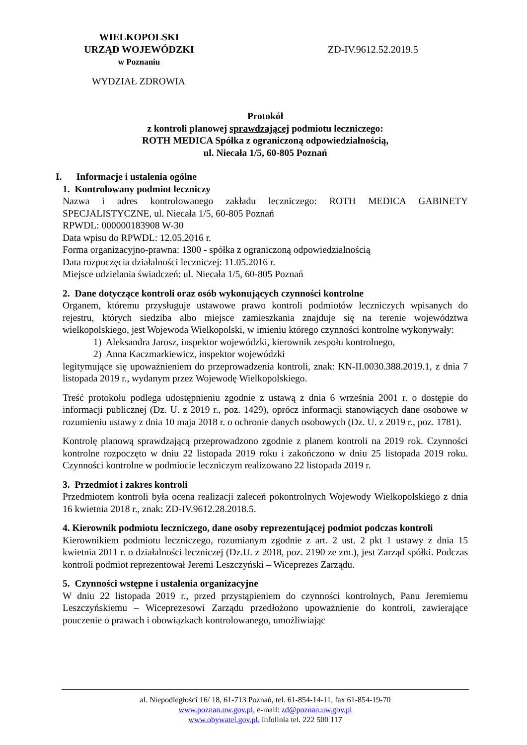WIELKOPOLSKI
URZĄD WOJEWÓDZKI
w Poznaniu
ZD-IV.9612.52.2019.5
WYDZIAŁ ZDROWIA
Protokół
z kontroli planowej sprawdzającej podmiotu leczniczego:
ROTH MEDICA Spółka z ograniczoną odpowiedzialnością,
ul. Niecała 1/5, 60-805 Poznań
I. Informacje i ustalenia ogólne
1. Kontrolowany podmiot leczniczy
Nazwa i adres kontrolowanego zakładu leczniczego: ROTH MEDICA GABINETY SPECJALISTYCZNE, ul. Niecała 1/5, 60-805 Poznań
RPWDL: 000000183908 W-30
Data wpisu do RPWDL: 12.05.2016 r.
Forma organizacyjno-prawna: 1300 - spółka z ograniczoną odpowiedzialnością
Data rozpoczęcia działalności leczniczej: 11.05.2016 r.
Miejsce udzielania świadczeń: ul. Niecała 1/5, 60-805 Poznań
2. Dane dotyczące kontroli oraz osób wykonujących czynności kontrolne
Organem, któremu przysługuje ustawowe prawo kontroli podmiotów leczniczych wpisanych do rejestru, których siedziba albo miejsce zamieszkania znajduje się na terenie województwa wielkopolskiego, jest Wojewoda Wielkopolski, w imieniu którego czynności kontrolne wykonywały:
1) Aleksandra Jarosz, inspektor wojewódzki, kierownik zespołu kontrolnego,
2) Anna Kaczmarkiewicz, inspektor wojewódzki
legitymujące się upoważnieniem do przeprowadzenia kontroli, znak: KN-II.0030.388.2019.1, z dnia 7 listopada 2019 r., wydanym przez Wojewodę Wielkopolskiego.
Treść protokołu podlega udostępnieniu zgodnie z ustawą z dnia 6 września 2001 r. o dostępie do informacji publicznej (Dz. U. z 2019 r., poz. 1429), oprócz informacji stanowiących dane osobowe w rozumieniu ustawy z dnia 10 maja 2018 r. o ochronie danych osobowych (Dz. U. z 2019 r., poz. 1781).
Kontrolę planową sprawdzającą przeprowadzono zgodnie z planem kontroli na 2019 rok. Czynności kontrolne rozpoczęto w dniu 22 listopada 2019 roku i zakończono w dniu 25 listopada 2019 roku. Czynności kontrolne w podmiocie leczniczym realizowano 22 listopada 2019 r.
3. Przedmiot i zakres kontroli
Przedmiotem kontroli była ocena realizacji zaleceń pokontrolnych Wojewody Wielkopolskiego z dnia 16 kwietnia 2018 r., znak: ZD-IV.9612.28.2018.5.
4. Kierownik podmiotu leczniczego, dane osoby reprezentującej podmiot podczas kontroli
Kierownikiem podmiotu leczniczego, rozumianym zgodnie z art. 2 ust. 2 pkt 1 ustawy z dnia 15 kwietnia 2011 r. o działalności leczniczej (Dz.U. z 2018, poz. 2190 ze zm.), jest Zarząd spółki. Podczas kontroli podmiot reprezentował Jeremi Leszczyński – Wiceprezes Zarządu.
5. Czynności wstępne i ustalenia organizacyjne
W dniu 22 listopada 2019 r., przed przystąpieniem do czynności kontrolnych, Panu Jeremiemu Leszczyńskiemu – Wiceprezesowi Zarządu przedłożono upoważnienie do kontroli, zawierające pouczenie o prawach i obowiązkach kontrolowanego, umożliwiając
al. Niepodległości 16/ 18, 61-713 Poznań, tel. 61-854-14-11, fax 61-854-19-70
www.poznan.uw.gov.pl, e-mail: zd@poznan.uw.gov.pl
www.obywatel.gov.pl, infolinia tel. 222 500 117